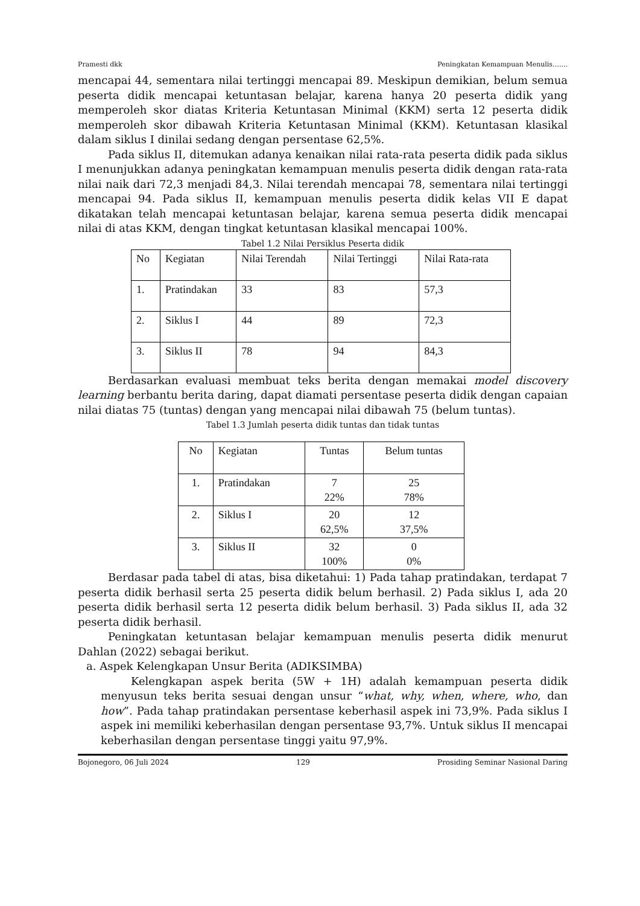Pramesti dkk Peningkatan Kemampuan Menulis…....
mencapai 44, sementara nilai tertinggi mencapai 89. Meskipun demikian, belum semua peserta didik mencapai ketuntasan belajar, karena hanya 20 peserta didik yang memperoleh skor diatas Kriteria Ketuntasan Minimal (KKM) serta 12 peserta didik memperoleh skor dibawah Kriteria Ketuntasan Minimal (KKM). Ketuntasan klasikal dalam siklus I dinilai sedang dengan persentase 62,5%.
Pada siklus II, ditemukan adanya kenaikan nilai rata-rata peserta didik pada siklus I menunjukkan adanya peningkatan kemampuan menulis peserta didik dengan rata-rata nilai naik dari 72,3 menjadi 84,3. Nilai terendah mencapai 78, sementara nilai tertinggi mencapai 94. Pada siklus II, kemampuan menulis peserta didik kelas VII E dapat dikatakan telah mencapai ketuntasan belajar, karena semua peserta didik mencapai nilai di atas KKM, dengan tingkat ketuntasan klasikal mencapai 100%.
Tabel 1.2 Nilai Persiklus Peserta didik
| No | Kegiatan | Nilai Terendah | Nilai Tertinggi | Nilai Rata-rata |
| 1. | Pratindakan | 33 | 83 | 57,3 |
| 2. | Siklus I | 44 | 89 | 72,3 |
| 3. | Siklus II | 78 | 94 | 84,3 |
Berdasarkan evaluasi membuat teks berita dengan memakai model discovery learning berbantu berita daring, dapat diamati persentase peserta didik dengan capaian nilai diatas 75 (tuntas) dengan yang mencapai nilai dibawah 75 (belum tuntas).
Tabel 1.3 Jumlah peserta didik tuntas dan tidak tuntas
| No | Kegiatan | Tuntas | Belum tuntas |
| 1. | Pratindakan | 7 22% | 25 78% |
| 2. | Siklus I | 20 62,5% | 12 37,5% |
| 3. | Siklus II | 32 100% | 0 0% |
Berdasar pada tabel di atas, bisa diketahui: 1) Pada tahap pratindakan, terdapat 7 peserta didik berhasil serta 25 peserta didik belum berhasil. 2) Pada siklus I, ada 20 peserta didik berhasil serta 12 peserta didik belum berhasil. 3) Pada siklus II, ada 32 peserta didik berhasil.
Peningkatan ketuntasan belajar kemampuan menulis peserta didik menurut Dahlan (2022) sebagai berikut.
a. Aspek Kelengkapan Unsur Berita (ADIKSIMBA)
Kelengkapan aspek berita (5W + 1H) adalah kemampuan peserta didik menyusun teks berita sesuai dengan unsur “what, why, when, where, who, dan how”. Pada tahap pratindakan persentase keberhasil aspek ini 73,9%. Pada siklus I aspek ini memiliki keberhasilan dengan persentase 93,7%. Untuk siklus II mencapai keberhasilan dengan persentase tinggi yaitu 97,9%.
Bojonegoro, 06 Juli 2024 129 Prosiding Seminar Nasional Daring